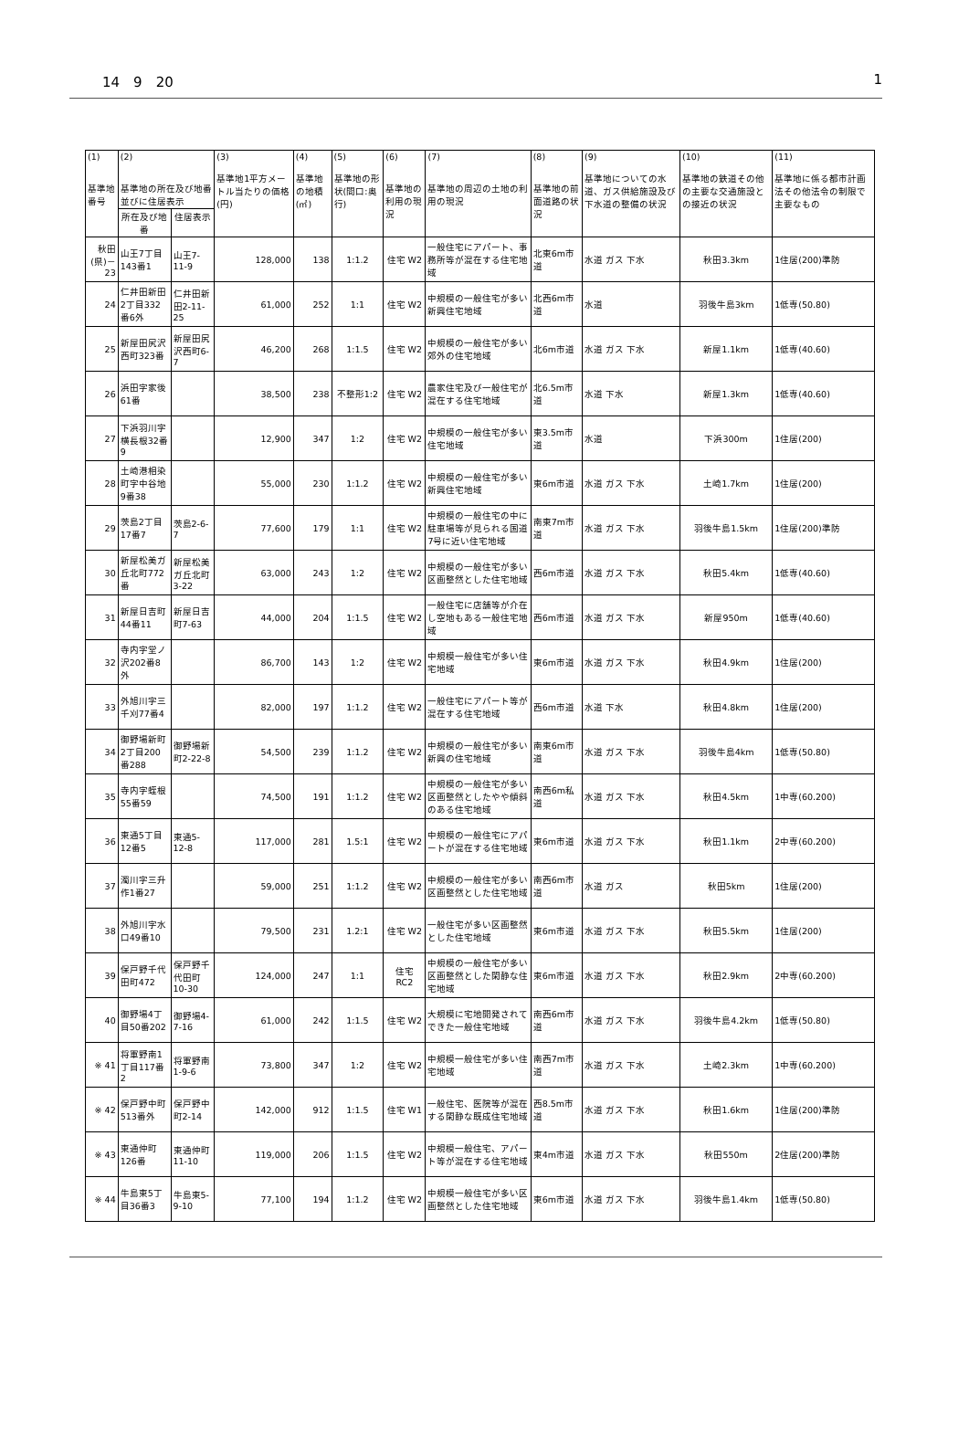14　9　20 1
| (1) 基準地番号 | (2) 基準地の所在及び地番並びに住居表示 | | (3) 基準地1平方メートル当たりの価格(円) | (4) 基準地の地積(㎡) | (5) 基準地の形状(間口:奥行) | (6) 基準地の利用の現況 | (7) 基準地の周辺の土地の利用の現況 | (8) 基準地の前面道路の状況 | (9) 基準地についての水道、ガス供給施設及び下水道の整備の状況 | (10) 基準地の鉄道その他の主要な交通施設との接近の状況 | (11) 基準地に係る都市計画法その他法令の制限で主要なもの |
| --- | --- | --- | --- | --- | --- | --- | --- | --- | --- | --- | --- |
| | 所在及び地番 | 住居表示 | | | | | | | | | |
| 秋田(県)－23 | 山王7丁目143番1 | 山王7-11-9 | 128,000 | 138 | 1:1.2 | 住宅 W2 | 一般住宅にアパート、事務所等が混在する住宅地域 | 北東6m市道 | 水道 ガス 下水 | 秋田3.3km | 1住居(200)準防 |
| 24 | 仁井田新田2丁目332番6外 | 仁井田新田2-11-25 | 61,000 | 252 | 1:1 | 住宅 W2 | 中規模の一般住宅が多い新興住宅地域 | 北西6m市道 | 水道 | 羽後牛島3km | 1低専(50.80) |
| 25 | 新屋田尻沢西町323番 | 新屋田尻沢西町6-7 | 46,200 | 268 | 1:1.5 | 住宅 W2 | 中規模の一般住宅が多い郊外の住宅地域 | 北6m市道 | 水道 ガス 下水 | 新屋1.1km | 1低専(40.60) |
| 26 | 浜田字家後61番 | | 38,500 | 238 | 不整形1:2 | 住宅 W2 | 農家住宅及び一般住宅が混在する住宅地域 | 北6.5m市道 | 水道 下水 | 新屋1.3km | 1低専(40.60) |
| 27 | 下浜羽川字横長根32番9 | | 12,900 | 347 | 1:2 | 住宅 W2 | 中規模の一般住宅が多い住宅地域 | 東3.5m市道 | 水道 | 下浜300m | 1住居(200) |
| 28 | 土崎港相染町字中谷地9番38 | | 55,000 | 230 | 1:1.2 | 住宅 W2 | 中規模の一般住宅が多い新興住宅地域 | 東6m市道 | 水道 ガス 下水 | 土崎1.7km | 1住居(200) |
| 29 | 茨島2丁目17番7 | 茨島2-6-7 | 77,600 | 179 | 1:1 | 住宅 W2 | 中規模の一般住宅の中に駐車場等が見られる国道7号に近い住宅地域 | 南東7m市道 | 水道 ガス 下水 | 羽後牛島1.5km | 1住居(200)準防 |
| 30 | 新屋松美ガ丘北町772番 | 新屋松美ガ丘北町3-22 | 63,000 | 243 | 1:2 | 住宅 W2 | 中規模の一般住宅が多い区画整然とした住宅地域 | 西6m市道 | 水道 ガス 下水 | 秋田5.4km | 1低専(40.60) |
| 31 | 新屋日吉町44番11 | 新屋日吉町7-63 | 44,000 | 204 | 1:1.5 | 住宅 W2 | 一般住宅に店舗等が介在し空地もある一般住宅地域 | 西6m市道 | 水道 ガス 下水 | 新屋950m | 1低専(40.60) |
| 32 | 寺内字堂ノ沢202番8外 | | 86,700 | 143 | 1:2 | 住宅 W2 | 中規模一般住宅が多い住宅地域 | 東6m市道 | 水道 ガス 下水 | 秋田4.9km | 1住居(200) |
| 33 | 外旭川字三千刈77番4 | | 82,000 | 197 | 1:1.2 | 住宅 W2 | 一般住宅にアパート等が混在する住宅地域 | 西6m市道 | 水道 下水 | 秋田4.8km | 1住居(200) |
| 34 | 御野場新町2丁目200番288 | 御野場新町2-22-8 | 54,500 | 239 | 1:1.2 | 住宅 W2 | 中規模の一般住宅が多い新興の住宅地域 | 南東6m市道 | 水道 ガス 下水 | 羽後牛島4km | 1低専(50.80) |
| 35 | 寺内字蛭根55番59 | | 74,500 | 191 | 1:1.2 | 住宅 W2 | 中規模の一般住宅が多い区画整然としたやや傾斜のある住宅地域 | 南西6m私道 | 水道 ガス 下水 | 秋田4.5km | 1中専(60.200) |
| 36 | 東通5丁目12番5 | 東通5-12-8 | 117,000 | 281 | 1.5:1 | 住宅 W2 | 中規模の一般住宅にアパートが混在する住宅地域 | 東6m市道 | 水道 ガス 下水 | 秋田1.1km | 2中専(60.200) |
| 37 | 濁川字三升作1番27 | | 59,000 | 251 | 1:1.2 | 住宅 W2 | 中規模の一般住宅が多い区画整然とした住宅地域 | 南西6m市道 | 水道 ガス | 秋田5km | 1住居(200) |
| 38 | 外旭川字水口49番10 | | 79,500 | 231 | 1.2:1 | 住宅 W2 | 一般住宅が多い区画整然とした住宅地域 | 東6m市道 | 水道 ガス 下水 | 秋田5.5km | 1住居(200) |
| 39 | 保戸野千代田町472 | 保戸野千代田町10-30 | 124,000 | 247 | 1:1 | 住宅 RC2 | 中規模の一般住宅が多い区画整然とした閑静な住宅地域 | 東6m市道 | 水道 ガス 下水 | 秋田2.9km | 2中専(60.200) |
| 40 | 御野場4丁目50番202 | 御野場4-7-16 | 61,000 | 242 | 1:1.5 | 住宅 W2 | 大規模に宅地開発されてできた一般住宅地域 | 南西6m市道 | 水道 ガス 下水 | 羽後牛島4.2km | 1低専(50.80) |
| ※ 41 | 将軍野南1丁目117番2 | 将軍野南1-9-6 | 73,800 | 347 | 1:2 | 住宅 W2 | 中規模一般住宅が多い住宅地域 | 南西7m市道 | 水道 ガス 下水 | 土崎2.3km | 1中専(60.200) |
| ※ 42 | 保戸野中町513番外 | 保戸野中町2-14 | 142,000 | 912 | 1:1.5 | 住宅 W1 | 一般住宅、医院等が混在する閑静な既成住宅地域 | 西8.5m市道 | 水道 ガス 下水 | 秋田1.6km | 1住居(200)準防 |
| ※ 43 | 東通仲町126番 | 東通仲町11-10 | 119,000 | 206 | 1:1.5 | 住宅 W2 | 中規模一般住宅、アパート等が混在する住宅地域 | 東4m市道 | 水道 ガス 下水 | 秋田550m | 2住居(200)準防 |
| ※ 44 | 牛島東5丁目36番3 | 牛島東5-9-10 | 77,100 | 194 | 1:1.2 | 住宅 W2 | 中規模一般住宅が多い区画整然とした住宅地域 | 東6m市道 | 水道 ガス 下水 | 羽後牛島1.4km | 1低専(50.80) |